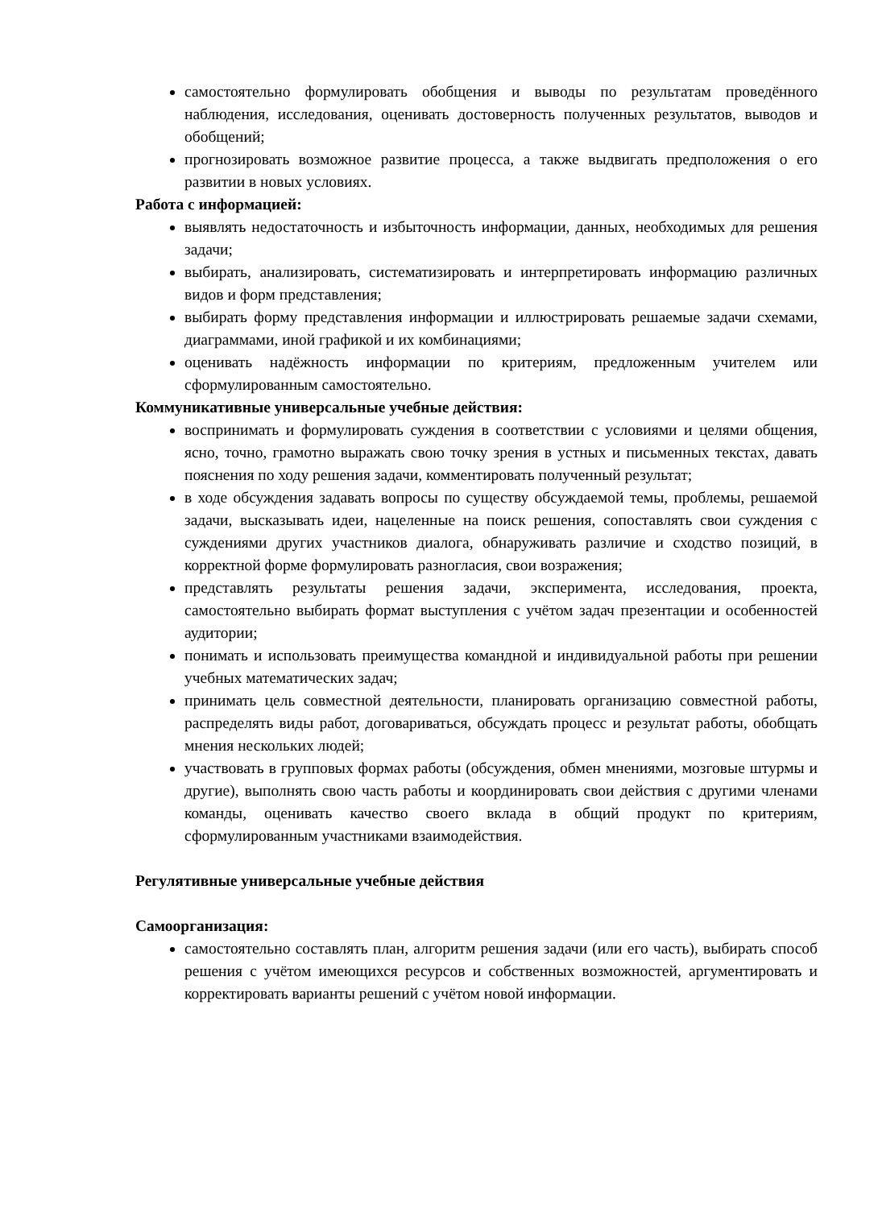самостоятельно формулировать обобщения и выводы по результатам проведённого наблюдения, исследования, оценивать достоверность полученных результатов, выводов и обобщений;
прогнозировать возможное развитие процесса, а также выдвигать предположения о его развитии в новых условиях.
Работа с информацией:
выявлять недостаточность и избыточность информации, данных, необходимых для решения задачи;
выбирать, анализировать, систематизировать и интерпретировать информацию различных видов и форм представления;
выбирать форму представления информации и иллюстрировать решаемые задачи схемами, диаграммами, иной графикой и их комбинациями;
оценивать надёжность информации по критериям, предложенным учителем или сформулированным самостоятельно.
Коммуникативные универсальные учебные действия:
воспринимать и формулировать суждения в соответствии с условиями и целями общения, ясно, точно, грамотно выражать свою точку зрения в устных и письменных текстах, давать пояснения по ходу решения задачи, комментировать полученный результат;
в ходе обсуждения задавать вопросы по существу обсуждаемой темы, проблемы, решаемой задачи, высказывать идеи, нацеленные на поиск решения, сопоставлять свои суждения с суждениями других участников диалога, обнаруживать различие и сходство позиций, в корректной форме формулировать разногласия, свои возражения;
представлять результаты решения задачи, эксперимента, исследования, проекта, самостоятельно выбирать формат выступления с учётом задач презентации и особенностей аудитории;
понимать и использовать преимущества командной и индивидуальной работы при решении учебных математических задач;
принимать цель совместной деятельности, планировать организацию совместной работы, распределять виды работ, договариваться, обсуждать процесс и результат работы, обобщать мнения нескольких людей;
участвовать в групповых формах работы (обсуждения, обмен мнениями, мозговые штурмы и другие), выполнять свою часть работы и координировать свои действия с другими членами команды, оценивать качество своего вклада в общий продукт по критериям, сформулированным участниками взаимодействия.
Регулятивные универсальные учебные действия
Самоорганизация:
самостоятельно составлять план, алгоритм решения задачи (или его часть), выбирать способ решения с учётом имеющихся ресурсов и собственных возможностей, аргументировать и корректировать варианты решений с учётом новой информации.